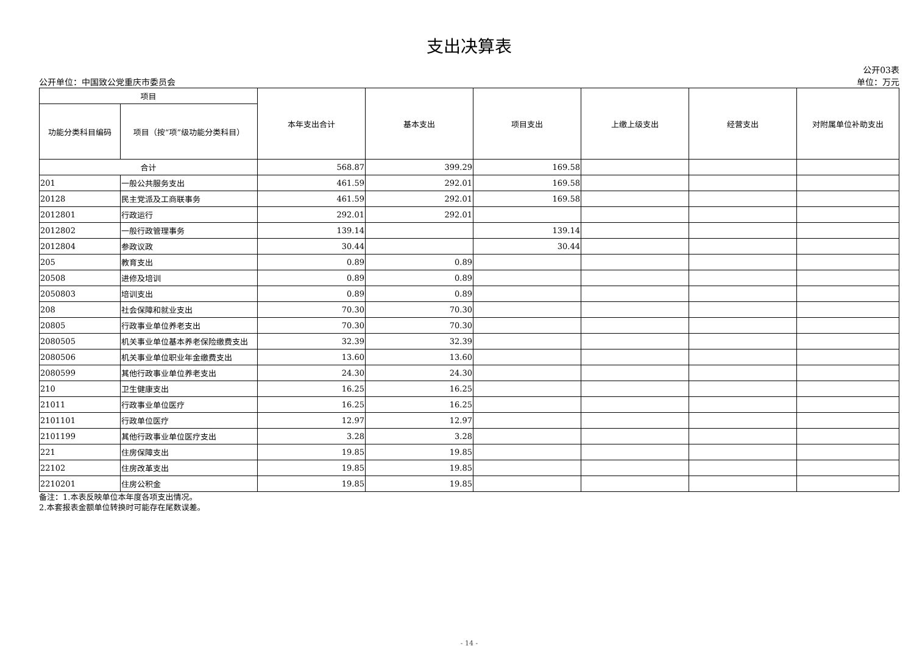支出决算表
公开03表
公开单位：中国致公党重庆市委员会 单位：万元
| 项目 | | 本年支出合计 | 基本支出 | 项目支出 | 上缴上级支出 | 经营支出 | 对附属单位补助支出 |
| --- | --- | --- | --- | --- | --- | --- | --- |
| 功能分类科目编码 | 项目（按“项”级功能分类科目） | | | | | | |
| 合计 | | 568.87 | 399.29 | 169.58 | | | |
| 201 | 一般公共服务支出 | 461.59 | 292.01 | 169.58 | | | |
| 20128 | 民主党派及工商联事务 | 461.59 | 292.01 | 169.58 | | | |
| 2012801 | 行政运行 | 292.01 | 292.01 | | | | |
| 2012802 | 一般行政管理事务 | 139.14 | | 139.14 | | | |
| 2012804 | 参政议政 | 30.44 | | 30.44 | | | |
| 205 | 教育支出 | 0.89 | 0.89 | | | | |
| 20508 | 进修及培训 | 0.89 | 0.89 | | | | |
| 2050803 | 培训支出 | 0.89 | 0.89 | | | | |
| 208 | 社会保障和就业支出 | 70.30 | 70.30 | | | | |
| 20805 | 行政事业单位养老支出 | 70.30 | 70.30 | | | | |
| 2080505 | 机关事业单位基本养老保险缴费支出 | 32.39 | 32.39 | | | | |
| 2080506 | 机关事业单位职业年金缴费支出 | 13.60 | 13.60 | | | | |
| 2080599 | 其他行政事业单位养老支出 | 24.30 | 24.30 | | | | |
| 210 | 卫生健康支出 | 16.25 | 16.25 | | | | |
| 21011 | 行政事业单位医疗 | 16.25 | 16.25 | | | | |
| 2101101 | 行政单位医疗 | 12.97 | 12.97 | | | | |
| 2101199 | 其他行政事业单位医疗支出 | 3.28 | 3.28 | | | | |
| 221 | 住房保障支出 | 19.85 | 19.85 | | | | |
| 22102 | 住房改革支出 | 19.85 | 19.85 | | | | |
| 2210201 | 住房公积金 | 19.85 | 19.85 | | | | |
备注：1.本表反映单位本年度各项支出情况。
2.本套报表金额单位转换时可能存在尾数误差。
- 14 -